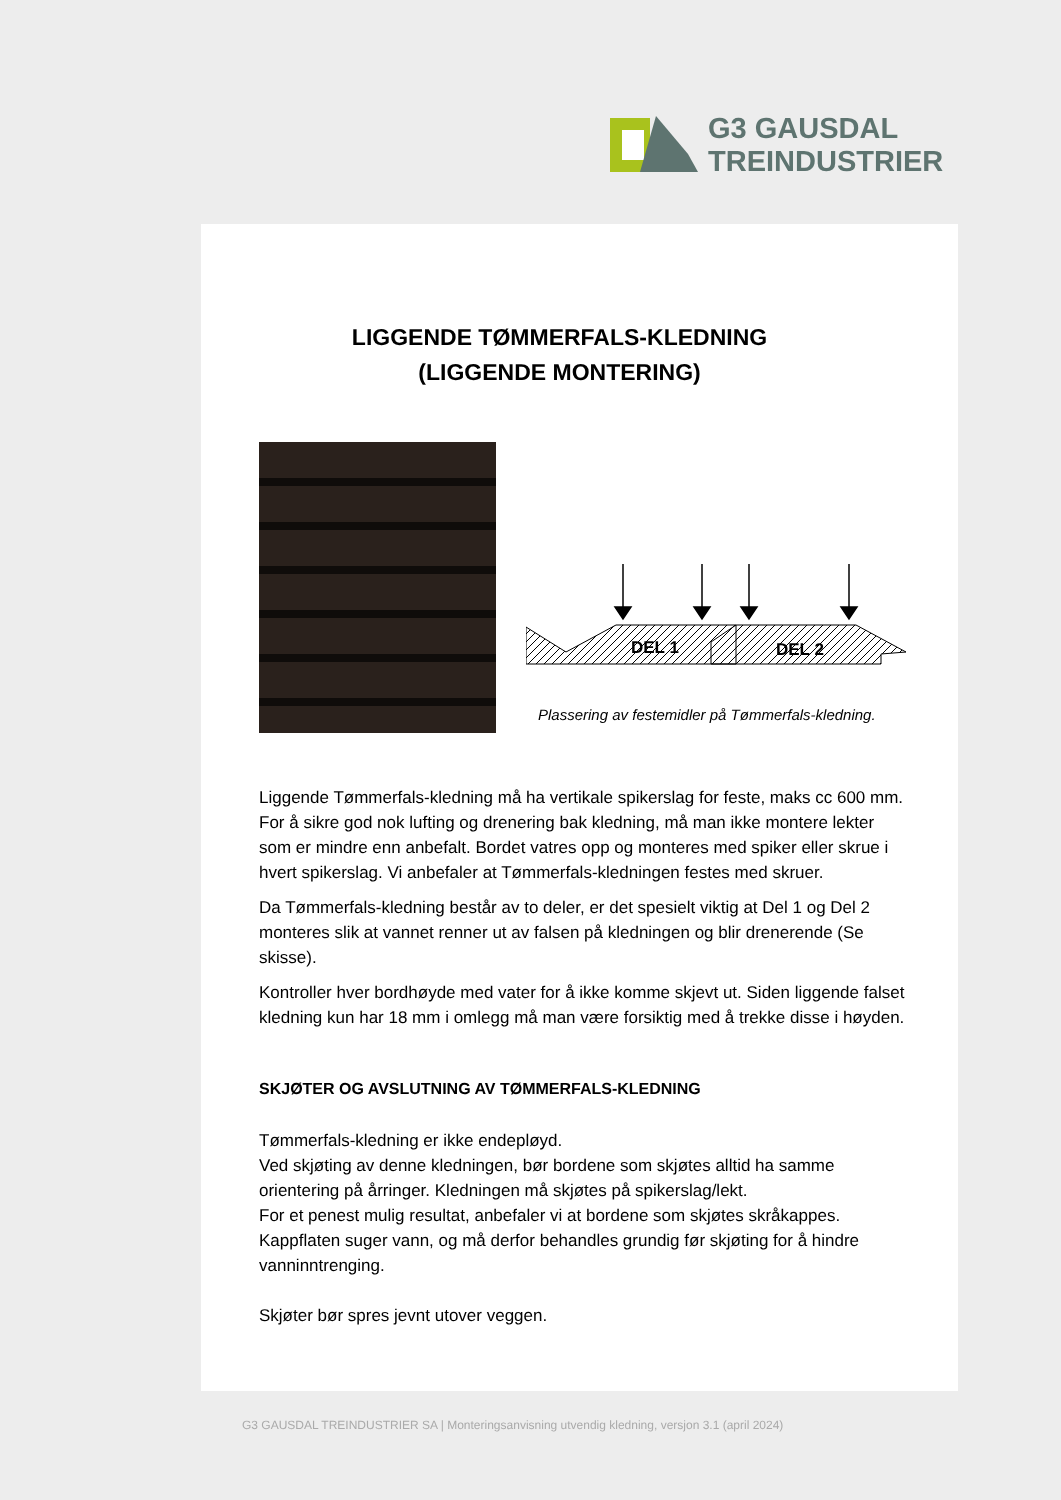G3 GAUSDAL
TREINDUSTRIER
LIGGENDE TØMMERFALS-KLEDNING
(LIGGENDE MONTERING)
DEL 1
DEL 2
Plassering av festemidler på Tømmerfals-kledning.
Liggende Tømmerfals-kledning må ha vertikale spikerslag for feste, maks cc 600 mm. For å sikre god nok lufting og drenering bak kledning, må man ikke montere lekter som er mindre enn anbefalt. Bordet vatres opp og monteres med spiker eller skrue i hvert spikerslag. Vi anbefaler at Tømmerfals-kledningen festes med skruer.
Da Tømmerfals-kledning består av to deler, er det spesielt viktig at Del 1 og Del 2 monteres slik at vannet renner ut av falsen på kledningen og blir drenerende (Se skisse).
Kontroller hver bordhøyde med vater for å ikke komme skjevt ut. Siden liggende falset kledning kun har 18 mm i omlegg må man være forsiktig med å trekke disse i høyden.
SKJØTER OG AVSLUTNING AV TØMMERFALS-KLEDNING
Tømmerfals-kledning er ikke endepløyd.
Ved skjøting av denne kledningen, bør bordene som skjøtes alltid ha samme orientering på årringer. Kledningen må skjøtes på spikerslag/lekt.
For et penest mulig resultat, anbefaler vi at bordene som skjøtes skråkappes. Kappflaten suger vann, og må derfor behandles grundig før skjøting for å hindre vanninntrenging.
Skjøter bør spres jevnt utover veggen.
G3 GAUSDAL TREINDUSTRIER SA | Monteringsanvisning utvendig kledning, versjon 3.1 (april 2024)